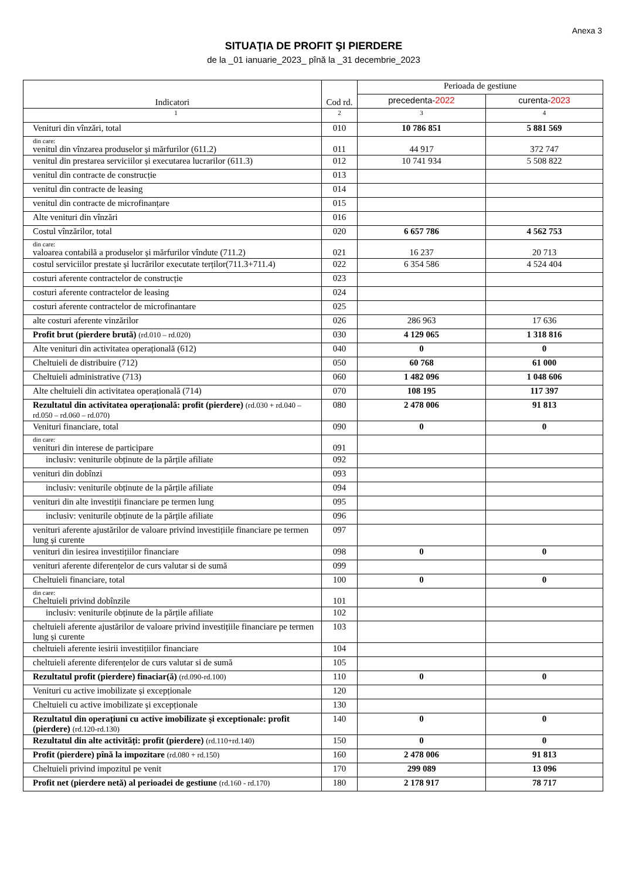Anexa 3
SITUAŢIA DE PROFIT ŞI PIERDERE
de la _01 ianuarie_2023_ pînă la _31 decembrie_2023
| Indicatori | Cod rd. | Perioada de gestiune | |
| --- | --- | --- | --- |
| | | precedenta- 2022 | curenta- 2023 |
| 1 | 2 | 3 | 4 |
| Venituri din vînzări, total | 010 | 10 786 851 | 5 881 569 |
| din care: venitul din vînzarea produselor și mărfurilor (611.2) | 011 | 44 917 | 372 747 |
| venitul din prestarea serviciilor și executarea lucrarilor (611.3) | 012 | 10 741 934 | 5 508 822 |
| venitul din contracte de construcție | 013 | | |
| venitul din contracte de leasing | 014 | | |
| venitul din contracte de microfinanțare | 015 | | |
| Alte venituri din vînzări | 016 | | |
| Costul vînzărilor, total | 020 | 6 657 786 | 4 562 753 |
| din care: valoarea contabilă a produselor și mărfurilor vîndute (711.2) | 021 | 16 237 | 20 713 |
| costul serviciilor prestate și lucrărilor executate terților(711.3+711.4) | 022 | 6 354 586 | 4 524 404 |
| costuri aferente contractelor de construcție | 023 | | |
| costuri aferente contractelor de leasing | 024 | | |
| costuri aferente contractelor de microfinantare | 025 | | |
| alte costuri aferente vinzărilor | 026 | 286 963 | 17 636 |
| Profit brut (pierdere brută) (rd.010 – rd.020) | 030 | 4 129 065 | 1 318 816 |
| Alte venituri din activitatea operațională (612) | 040 | 0 | 0 |
| Cheltuieli de distribuire (712) | 050 | 60 768 | 61 000 |
| Cheltuieli administrative (713) | 060 | 1 482 096 | 1 048 606 |
| Alte cheltuieli din activitatea operațională (714) | 070 | 108 195 | 117 397 |
| Rezultatul din activitatea operațională: profit (pierdere) (rd.030 + rd.040 – rd.050 – rd.060 – rd.070) | 080 | 2 478 006 | 91 813 |
| Venituri financiare, total | 090 | 0 | 0 |
| din care: venituri din interese de participare | 091 | | |
| inclusiv: veniturile obținute de la părțile afiliate | 092 | | |
| venituri din dobînzi | 093 | | |
| inclusiv: veniturile obținute de la părțile afiliate | 094 | | |
| venituri din alte investiții financiare pe termen lung | 095 | | |
| inclusiv: veniturile obținute de la părțile afiliate | 096 | | |
| venituri aferente ajustărilor de valoare privind investițiile financiare pe termen lung și curente | 097 | | |
| venituri din iesirea investițiilor financiare | 098 | 0 | 0 |
| venituri aferente diferențelor de curs valutar si de sumă | 099 | | |
| Cheltuieli financiare, total | 100 | 0 | 0 |
| din care: Cheltuieli privind dobînzile | 101 | | |
| inclusiv: veniturile obținute de la părțile afiliate | 102 | | |
| cheltuieli aferente ajustărilor de valoare privind investițiile financiare pe termen lung și curente | 103 | | |
| cheltuieli aferente iesirii investițiilor financiare | 104 | | |
| cheltuieli aferente diferențelor de curs valutar si de sumă | 105 | | |
| Rezultatul profit (pierdere) finaciar(ă) (rd.090-rd.100) | 110 | 0 | 0 |
| Venituri cu active imobilizate și excepționale | 120 | | |
| Cheltuieli cu active imobilizate și excepționale | 130 | | |
| Rezultatul din operațiuni cu active imobilizate şi exceptionale: profit (pierdere) (rd.120-rd.130) | 140 | 0 | 0 |
| Rezultatul din alte activităţi: profit (pierdere) (rd.110+rd.140) | 150 | 0 | 0 |
| Profit (pierdere) pînă la impozitare (rd.080 + rd.150) | 160 | 2 478 006 | 91 813 |
| Cheltuieli privind impozitul pe venit | 170 | 299 089 | 13 096 |
| Profit net (pierdere netă) al perioadei de gestiune (rd.160 - rd.170) | 180 | 2 178 917 | 78 717 |